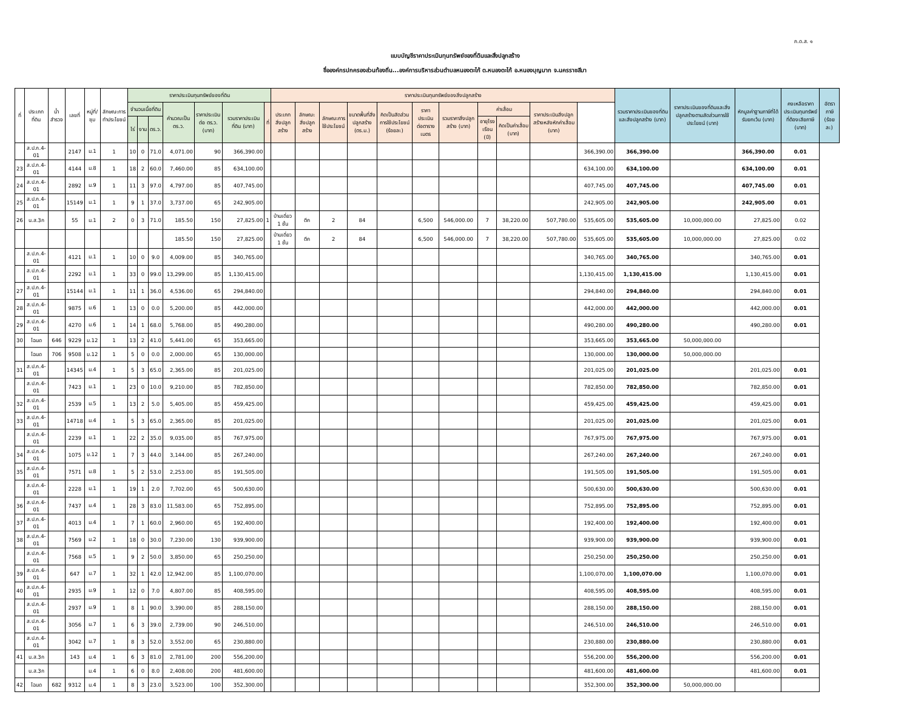ภ.ด.ส. ๑
แบบบัญชีราคาประเมินทุนทรัพย์ของที่ดินและสิ่งปลูกสร้าง
ชื่อองค์กรปกครองส่วนท้องถิ่น...องค์การบริหารส่วนตำบลหนองตะไก้ ต.หนองตะไก้ อ.หนองบุญมาก จ.นครราชสีมา
| ที่ | ประเภทที่ดิน | น้ำสำรวจ | เลขที่ | หมู่ที่/ชุม | ลักษณะการทำประโยชน์ | ราคาประเมินทุนทรัพย์ของที่ดิน | | | | | | | ราคาประเมินทุนทรัพย์ของสิ่งปลูกสร้าง | | | | | | | | | | | รวมราคาประเมินของที่ดินและสิ่งปลูกสร้าง (บาท) | ราคาประเมินของที่ดินและสิ่งปลูกสร้างตามสัดส่วนการใช้ประโยชน์ (บาท) | หักมูลค่าฐานภาษีที่ได้รับยกเว้น (บาท) | คงเหลือราคาประเมินทุนทรัพย์ที่ต้องเสียภาษี (บาท) | อัตราภาษี (ร้อยละ) |
| --- | --- | --- | --- | --- | --- | --- | --- | --- | --- | --- | --- | --- | --- | --- | --- | --- | --- | --- | --- | --- | --- | --- | --- | --- | --- | --- | --- | --- |
| | | | | | | จำนวนเนื้อที่ดิน | | | คำนวณเป็น ตร.ว. | ราคาประเมินต่อ ตร.ว. (บาท) | รวมราคาประเมินที่ดิน (บาท) | ที่ | ประเภทสิ่งปลูกสร้าง | ลักษณะสิ่งปลูกสร้าง | ลักษณะการใช้ประโยชน์ | ขนาดพื้นที่สิ่งปลูกสร้าง (ตร.ม.) | คิดเป็นสัดส่วนการใช้ประโยชน์ (ร้อยละ) | ราคาประเมินต่อตารางเมตร | รวมราคาสิ่งปลูกสร้าง (บาท) | ค่าเสื่อม | | ราคาประเมินสิ่งปลูกสร้างหลังหักค่าเสื่อม (บาท) | | | | | | |
| | | | | | | ไร่ | งาน | ตร.ว. | | | | | | | | | | | | อายุโรงเรือน (ปี) | คิดเป็นค่าเสื่อม (บาท) | | | | | | | |
| | ส.ป.ก.4-01 | | 2147 | ม.1 | 1 | 10 | 0 | 71.0 | 4,071.00 | 90 | 366,390.00 | | | | | | | | | | | | 366,390.00 | 366,390.00 | | 366,390.00 | 0.01 | |
| 23 | ส.ป.ก.4-01 | | 4144 | ม.8 | 1 | 18 | 2 | 60.0 | 7,460.00 | 85 | 634,100.00 | | | | | | | | | | | | 634,100.00 | 634,100.00 | | 634,100.00 | 0.01 | |
| 24 | ส.ป.ก.4-01 | | 2892 | ม.9 | 1 | 11 | 3 | 97.0 | 4,797.00 | 85 | 407,745.00 | | | | | | | | | | | | 407,745.00 | 407,745.00 | | 407,745.00 | 0.01 | |
| 25 | ส.ป.ก.4-01 | | 15149 | ม.1 | 1 | 9 | 1 | 37.0 | 3,737.00 | 65 | 242,905.00 | | | | | | | | | | | | 242,905.00 | 242,905.00 | | 242,905.00 | 0.01 | |
| 26 | น.ส.3ก | | 55 | ม.1 | 2 | 0 | 3 | 71.0 | 185.50 | 150 | 27,825.00 | 1 | บ้านเดี่ยว 1 ชั้น | ตึก | 2 | 84 | | 6,500 | 546,000.00 | 7 | 38,220.00 | 507,780.00 | 535,605.00 | 535,605.00 | 10,000,000.00 | 27,825.00 | 0.02 | |
| | | | | | | | | | 185.50 | 150 | 27,825.00 | | บ้านเดี่ยว 1 ชั้น | ตึก | 2 | 84 | | 6,500 | 546,000.00 | 7 | 38,220.00 | 507,780.00 | 535,605.00 | 535,605.00 | 10,000,000.00 | 27,825.00 | 0.02 | |
| | ส.ป.ก.4-01 | | 4121 | ม.1 | 1 | 10 | 0 | 9.0 | 4,009.00 | 85 | 340,765.00 | | | | | | | | | | | | 340,765.00 | 340,765.00 | | 340,765.00 | 0.01 | |
| | ส.ป.ก.4-01 | | 2292 | ม.1 | 1 | 33 | 0 | 99.0 | 13,299.00 | 85 | 1,130,415.00 | | | | | | | | | | | | 1,130,415.00 | 1,130,415.00 | | 1,130,415.00 | 0.01 | |
| 27 | ส.ป.ก.4-01 | | 15144 | ม.1 | 1 | 11 | 1 | 36.0 | 4,536.00 | 65 | 294,840.00 | | | | | | | | | | | | 294,840.00 | 294,840.00 | | 294,840.00 | 0.01 | |
| 28 | ส.ป.ก.4-01 | | 9875 | ม.6 | 1 | 13 | 0 | 0.0 | 5,200.00 | 85 | 442,000.00 | | | | | | | | | | | | 442,000.00 | 442,000.00 | | 442,000.00 | 0.01 | |
| 29 | ส.ป.ก.4-01 | | 4270 | ม.6 | 1 | 14 | 1 | 68.0 | 5,768.00 | 85 | 490,280.00 | | | | | | | | | | | | 490,280.00 | 490,280.00 | | 490,280.00 | 0.01 | |
| 30 | โฉนด | 646 | 9229 | ม.12 | 1 | 13 | 2 | 41.0 | 5,441.00 | 65 | 353,665.00 | | | | | | | | | | | | 353,665.00 | 353,665.00 | 50,000,000.00 | | | |
| | โฉนด | 706 | 9508 | ม.12 | 1 | 5 | 0 | 0.0 | 2,000.00 | 65 | 130,000.00 | | | | | | | | | | | | 130,000.00 | 130,000.00 | 50,000,000.00 | | | |
| 31 | ส.ป.ก.4-01 | | 14345 | ม.4 | 1 | 5 | 3 | 65.0 | 2,365.00 | 85 | 201,025.00 | | | | | | | | | | | | 201,025.00 | 201,025.00 | | 201,025.00 | 0.01 | |
| | ส.ป.ก.4-01 | | 7423 | ม.1 | 1 | 23 | 0 | 10.0 | 9,210.00 | 85 | 782,850.00 | | | | | | | | | | | | 782,850.00 | 782,850.00 | | 782,850.00 | 0.01 | |
| 32 | ส.ป.ก.4-01 | | 2539 | ม.5 | 1 | 13 | 2 | 5.0 | 5,405.00 | 85 | 459,425.00 | | | | | | | | | | | | 459,425.00 | 459,425.00 | | 459,425.00 | 0.01 | |
| 33 | ส.ป.ก.4-01 | | 14718 | ม.4 | 1 | 5 | 3 | 65.0 | 2,365.00 | 85 | 201,025.00 | | | | | | | | | | | | 201,025.00 | 201,025.00 | | 201,025.00 | 0.01 | |
| | ส.ป.ก.4-01 | | 2239 | ม.1 | 1 | 22 | 2 | 35.0 | 9,035.00 | 85 | 767,975.00 | | | | | | | | | | | | 767,975.00 | 767,975.00 | | 767,975.00 | 0.01 | |
| 34 | ส.ป.ก.4-01 | | 1075 | ม.12 | 1 | 7 | 3 | 44.0 | 3,144.00 | 85 | 267,240.00 | | | | | | | | | | | | 267,240.00 | 267,240.00 | | 267,240.00 | 0.01 | |
| 35 | ส.ป.ก.4-01 | | 7571 | ม.8 | 1 | 5 | 2 | 53.0 | 2,253.00 | 85 | 191,505.00 | | | | | | | | | | | | 191,505.00 | 191,505.00 | | 191,505.00 | 0.01 | |
| | ส.ป.ก.4-01 | | 2228 | ม.1 | 1 | 19 | 1 | 2.0 | 7,702.00 | 65 | 500,630.00 | | | | | | | | | | | | 500,630.00 | 500,630.00 | | 500,630.00 | 0.01 | |
| 36 | ส.ป.ก.4-01 | | 7437 | ม.4 | 1 | 28 | 3 | 83.0 | 11,583.00 | 65 | 752,895.00 | | | | | | | | | | | | 752,895.00 | 752,895.00 | | 752,895.00 | 0.01 | |
| 37 | ส.ป.ก.4-01 | | 4013 | ม.4 | 1 | 7 | 1 | 60.0 | 2,960.00 | 65 | 192,400.00 | | | | | | | | | | | | 192,400.00 | 192,400.00 | | 192,400.00 | 0.01 | |
| 38 | ส.ป.ก.4-01 | | 7569 | ม.2 | 1 | 18 | 0 | 30.0 | 7,230.00 | 130 | 939,900.00 | | | | | | | | | | | | 939,900.00 | 939,900.00 | | 939,900.00 | 0.01 | |
| | ส.ป.ก.4-01 | | 7568 | ม.5 | 1 | 9 | 2 | 50.0 | 3,850.00 | 65 | 250,250.00 | | | | | | | | | | | | 250,250.00 | 250,250.00 | | 250,250.00 | 0.01 | |
| 39 | ส.ป.ก.4-01 | | 647 | ม.7 | 1 | 32 | 1 | 42.0 | 12,942.00 | 85 | 1,100,070.00 | | | | | | | | | | | | 1,100,070.00 | 1,100,070.00 | | 1,100,070.00 | 0.01 | |
| 40 | ส.ป.ก.4-01 | | 2935 | ม.9 | 1 | 12 | 0 | 7.0 | 4,807.00 | 85 | 408,595.00 | | | | | | | | | | | | 408,595.00 | 408,595.00 | | 408,595.00 | 0.01 | |
| | ส.ป.ก.4-01 | | 2937 | ม.9 | 1 | 8 | 1 | 90.0 | 3,390.00 | 85 | 288,150.00 | | | | | | | | | | | | 288,150.00 | 288,150.00 | | 288,150.00 | 0.01 | |
| | ส.ป.ก.4-01 | | 3056 | ม.7 | 1 | 6 | 3 | 39.0 | 2,739.00 | 90 | 246,510.00 | | | | | | | | | | | | 246,510.00 | 246,510.00 | | 246,510.00 | 0.01 | |
| | ส.ป.ก.4-01 | | 3042 | ม.7 | 1 | 8 | 3 | 52.0 | 3,552.00 | 65 | 230,880.00 | | | | | | | | | | | | 230,880.00 | 230,880.00 | | 230,880.00 | 0.01 | |
| 41 | น.ส.3ก | | 143 | ม.4 | 1 | 6 | 3 | 81.0 | 2,781.00 | 200 | 556,200.00 | | | | | | | | | | | | 556,200.00 | 556,200.00 | | 556,200.00 | 0.01 | |
| | น.ส.3ก | | | ม.4 | 1 | 6 | 0 | 8.0 | 2,408.00 | 200 | 481,600.00 | | | | | | | | | | | | 481,600.00 | 481,600.00 | | 481,600.00 | 0.01 | |
| 42 | โฉนด | 682 | 9312 | ม.4 | 1 | 8 | 3 | 23.0 | 3,523.00 | 100 | 352,300.00 | | | | | | | | | | | | 352,300.00 | 352,300.00 | 50,000,000.00 | | | |